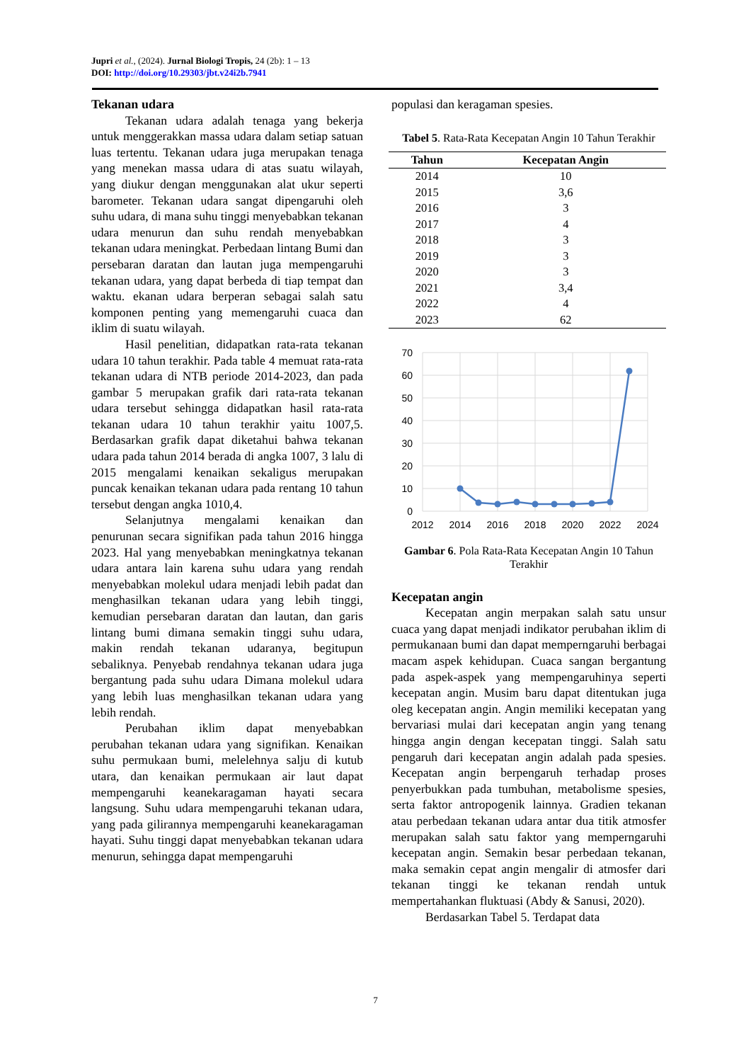Jupri et al., (2024). Jurnal Biologi Tropis, 24 (2b): 1 – 13
DOI: http://doi.org/10.29303/jbt.v24i2b.7941
Tekanan udara
Tekanan udara adalah tenaga yang bekerja untuk menggerakkan massa udara dalam setiap satuan luas tertentu. Tekanan udara juga merupakan tenaga yang menekan massa udara di atas suatu wilayah, yang diukur dengan menggunakan alat ukur seperti barometer. Tekanan udara sangat dipengaruhi oleh suhu udara, di mana suhu tinggi menyebabkan tekanan udara menurun dan suhu rendah menyebabkan tekanan udara meningkat. Perbedaan lintang Bumi dan persebaran daratan dan lautan juga mempengaruhi tekanan udara, yang dapat berbeda di tiap tempat dan waktu. ekanan udara berperan sebagai salah satu komponen penting yang memengaruhi cuaca dan iklim di suatu wilayah.
Hasil penelitian, didapatkan rata-rata tekanan udara 10 tahun terakhir. Pada table 4 memuat rata-rata tekanan udara di NTB periode 2014-2023, dan pada gambar 5 merupakan grafik dari rata-rata tekanan udara tersebut sehingga didapatkan hasil rata-rata tekanan udara 10 tahun terakhir yaitu 1007,5. Berdasarkan grafik dapat diketahui bahwa tekanan udara pada tahun 2014 berada di angka 1007, 3 lalu di 2015 mengalami kenaikan sekaligus merupakan puncak kenaikan tekanan udara pada rentang 10 tahun tersebut dengan angka 1010,4.
Selanjutnya mengalami kenaikan dan penurunan secara signifikan pada tahun 2016 hingga 2023. Hal yang menyebabkan meningkatnya tekanan udara antara lain karena suhu udara yang rendah menyebabkan molekul udara menjadi lebih padat dan menghasilkan tekanan udara yang lebih tinggi, kemudian persebaran daratan dan lautan, dan garis lintang bumi dimana semakin tinggi suhu udara, makin rendah tekanan udaranya, begitupun sebaliknya. Penyebab rendahnya tekanan udara juga bergantung pada suhu udara Dimana molekul udara yang lebih luas menghasilkan tekanan udara yang lebih rendah.
Perubahan iklim dapat menyebabkan perubahan tekanan udara yang signifikan. Kenaikan suhu permukaan bumi, melelehnya salju di kutub utara, dan kenaikan permukaan air laut dapat mempengaruhi keanekaragaman hayati secara langsung. Suhu udara mempengaruhi tekanan udara, yang pada gilirannya mempengaruhi keanekaragaman hayati. Suhu tinggi dapat menyebabkan tekanan udara menurun, sehingga dapat mempengaruhi
populasi dan keragaman spesies.
Tabel 5. Rata-Rata Kecepatan Angin 10 Tahun Terakhir
| Tahun | Kecepatan Angin |
| --- | --- |
| 2014 | 10 |
| 2015 | 3,6 |
| 2016 | 3 |
| 2017 | 4 |
| 2018 | 3 |
| 2019 | 3 |
| 2020 | 3 |
| 2021 | 3,4 |
| 2022 | 4 |
| 2023 | 62 |
70
60
50
40
30
20
10
0
2012
2014
2016
2018
2020
2022
2024
Gambar 6. Pola Rata-Rata Kecepatan Angin 10 Tahun Terakhir
Kecepatan angin
Kecepatan angin merpakan salah satu unsur cuaca yang dapat menjadi indikator perubahan iklim di permukanaan bumi dan dapat memperngaruhi berbagai macam aspek kehidupan. Cuaca sangan bergantung pada aspek-aspek yang mempengaruhinya seperti kecepatan angin. Musim baru dapat ditentukan juga oleg kecepatan angin. Angin memiliki kecepatan yang bervariasi mulai dari kecepatan angin yang tenang hingga angin dengan kecepatan tinggi. Salah satu pengaruh dari kecepatan angin adalah pada spesies. Kecepatan angin berpengaruh terhadap proses penyerbukkan pada tumbuhan, metabolisme spesies, serta faktor antropogenik lainnya. Gradien tekanan atau perbedaan tekanan udara antar dua titik atmosfer merupakan salah satu faktor yang memperngaruhi kecepatan angin. Semakin besar perbedaan tekanan, maka semakin cepat angin mengalir di atmosfer dari tekanan tinggi ke tekanan rendah untuk mempertahankan fluktuasi (Abdy & Sanusi, 2020).
Berdasarkan Tabel 5. Terdapat data
7